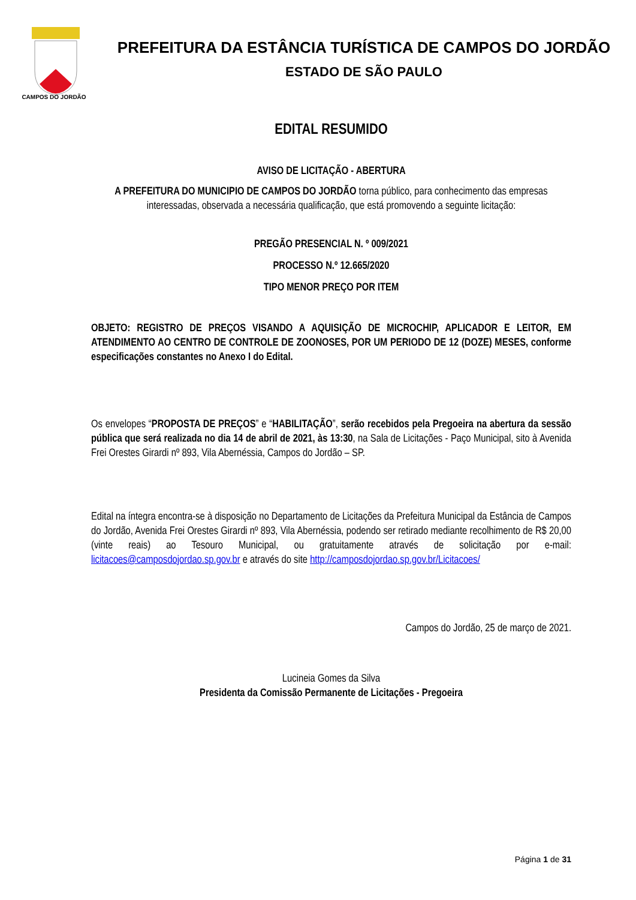CAMPOS DO JORDÃO
PREFEITURA DA ESTÂNCIA TURÍSTICA DE CAMPOS DO JORDÃO
ESTADO DE SÃO PAULO
EDITAL RESUMIDO
AVISO DE LICITAÇÃO - ABERTURA
A PREFEITURA DO MUNICIPIO DE CAMPOS DO JORDÃO torna público, para conhecimento das empresas interessadas, observada a necessária qualificação, que está promovendo a seguinte licitação:
PREGÃO PRESENCIAL N. º 009/2021
PROCESSO N.º 12.665/2020
TIPO MENOR PREÇO POR ITEM
OBJETO: REGISTRO DE PREÇOS VISANDO A AQUISIÇÃO DE MICROCHIP, APLICADOR E LEITOR, EM ATENDIMENTO AO CENTRO DE CONTROLE DE ZOONOSES, POR UM PERIODO DE 12 (DOZE) MESES, conforme especificações constantes no Anexo I do Edital.
Os envelopes “PROPOSTA DE PREÇOS” e “HABILITAÇÃO”, serão recebidos pela Pregoeira na abertura da sessão pública que será realizada no dia 14 de abril de 2021, às 13:30, na Sala de Licitações - Paço Municipal, sito à Avenida Frei Orestes Girardi nº 893, Vila Abernéssia, Campos do Jordão – SP.
Edital na íntegra encontra-se à disposição no Departamento de Licitações da Prefeitura Municipal da Estância de Campos do Jordão, Avenida Frei Orestes Girardi nº 893, Vila Abernéssia, podendo ser retirado mediante recolhimento de R$ 20,00 (vinte reais) ao Tesouro Municipal, ou gratuitamente através de solicitação por e-mail: licitacoes@camposdojordao.sp.gov.br e através do site http://camposdojordao.sp.gov.br/Licitacoes/
Campos do Jordão, 25 de março de 2021.
Lucineia Gomes da Silva
Presidenta da Comissão Permanente de Licitações - Pregoeira
Página 1 de 31